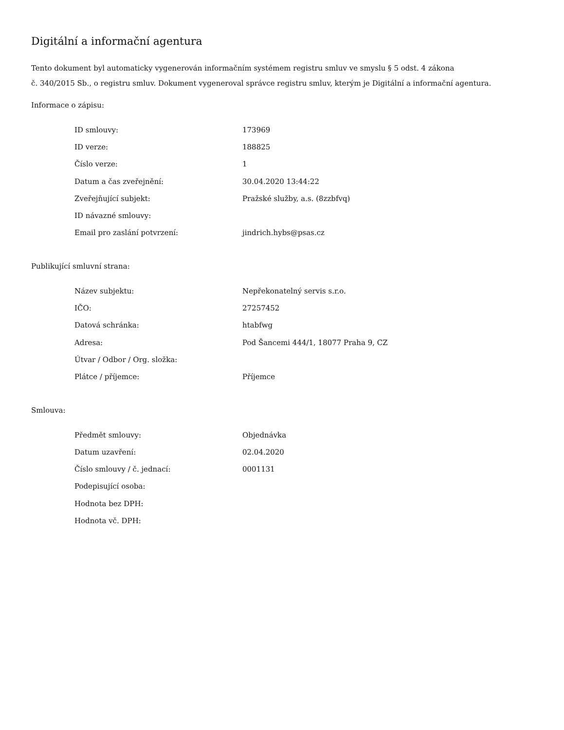Digitální a informační agentura
Tento dokument byl automaticky vygenerován informačním systémem registru smluv ve smyslu § 5 odst. 4 zákona
č. 340/2015 Sb., o registru smluv. Dokument vygeneroval správce registru smluv, kterým je Digitální a informační agentura.
Informace o zápisu:
| ID smlouvy: | 173969 |
| ID verze: | 188825 |
| Číslo verze: | 1 |
| Datum a čas zveřejnění: | 30.04.2020 13:44:22 |
| Zveřejňující subjekt: | Pražské služby, a.s. (8zzbfvq) |
| ID návazné smlouvy: | |
| Email pro zaslání potvrzení: | jindrich.hybs@psas.cz |
Publikující smluvní strana:
| Název subjektu: | Nepřekonatelný servis s.r.o. |
| IČO: | 27257452 |
| Datová schránka: | htabfwg |
| Adresa: | Pod Šancemi 444/1, 18077 Praha 9, CZ |
| Útvar / Odbor / Org. složka: | |
| Plátce / příjemce: | Příjemce |
Smlouva:
| Předmět smlouvy: | Objednávka |
| Datum uzavření: | 02.04.2020 |
| Číslo smlouvy / č. jednací: | 0001131 |
| Podepisující osoba: | |
| Hodnota bez DPH: | |
| Hodnota vč. DPH: | |